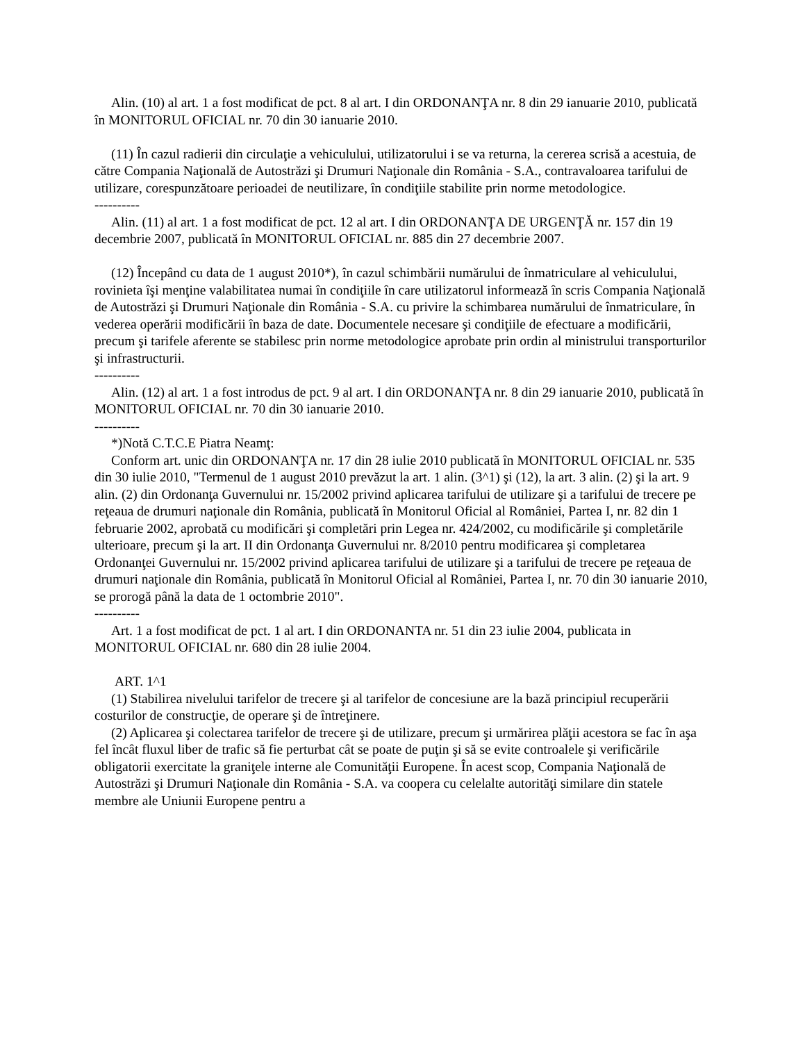Alin. (10) al art. 1 a fost modificat de pct. 8 al art. I din ORDONANŢA nr. 8 din 29 ianuarie 2010, publicată în MONITORUL OFICIAL nr. 70 din 30 ianuarie 2010.
(11) În cazul radierii din circulaţie a vehiculului, utilizatorului i se va returna, la cererea scrisă a acestuia, de către Compania Naţională de Autostrăzi şi Drumuri Naţionale din România - S.A., contravaloarea tarifului de utilizare, corespunzătoare perioadei de neutilizare, în condiţiile stabilite prin norme metodologice.
----------
Alin. (11) al art. 1 a fost modificat de pct. 12 al art. I din ORDONANŢA DE URGENŢĂ nr. 157 din 19 decembrie 2007, publicată în MONITORUL OFICIAL nr. 885 din 27 decembrie 2007.
(12) Începând cu data de 1 august 2010*), în cazul schimbării numărului de înmatriculare al vehiculului, rovinieta îşi menţine valabilitatea numai în condiţiile în care utilizatorul informează în scris Compania Naţională de Autostrăzi şi Drumuri Naţionale din România - S.A. cu privire la schimbarea numărului de înmatriculare, în vederea operării modificării în baza de date. Documentele necesare şi condiţiile de efectuare a modificării, precum şi tarifele aferente se stabilesc prin norme metodologice aprobate prin ordin al ministrului transporturilor şi infrastructurii.
----------
Alin. (12) al art. 1 a fost introdus de pct. 9 al art. I din ORDONANŢA nr. 8 din 29 ianuarie 2010, publicată în MONITORUL OFICIAL nr. 70 din 30 ianuarie 2010.
----------
*)Notă C.T.C.E Piatra Neamţ:
Conform art. unic din ORDONANŢA nr. 17 din 28 iulie 2010 publicată în MONITORUL OFICIAL nr. 535 din 30 iulie 2010, "Termenul de 1 august 2010 prevăzut la art. 1 alin. (3^1) şi (12), la art. 3 alin. (2) şi la art. 9 alin. (2) din Ordonanţa Guvernului nr. 15/2002 privind aplicarea tarifului de utilizare şi a tarifului de trecere pe reţeaua de drumuri naţionale din România, publicată în Monitorul Oficial al României, Partea I, nr. 82 din 1 februarie 2002, aprobată cu modificări şi completări prin Legea nr. 424/2002, cu modificările şi completările ulterioare, precum şi la art. II din Ordonanţa Guvernului nr. 8/2010 pentru modificarea şi completarea Ordonanţei Guvernului nr. 15/2002 privind aplicarea tarifului de utilizare şi a tarifului de trecere pe reţeaua de drumuri naţionale din România, publicată în Monitorul Oficial al României, Partea I, nr. 70 din 30 ianuarie 2010, se prorogă până la data de 1 octombrie 2010".
----------
Art. 1 a fost modificat de pct. 1 al art. I din ORDONANTA nr. 51 din 23 iulie 2004, publicata in MONITORUL OFICIAL nr. 680 din 28 iulie 2004.
ART. 1^1
(1) Stabilirea nivelului tarifelor de trecere şi al tarifelor de concesiune are la bază principiul recuperării costurilor de construcţie, de operare şi de întreţinere.
(2) Aplicarea şi colectarea tarifelor de trecere şi de utilizare, precum şi urmărirea plăţii acestora se fac în aşa fel încât fluxul liber de trafic să fie perturbat cât se poate de puţin şi să se evite controalele şi verificările obligatorii exercitate la graniţele interne ale Comunităţii Europene. În acest scop, Compania Naţională de Autostrăzi şi Drumuri Naţionale din România - S.A. va coopera cu celelalte autorităţi similare din statele membre ale Uniunii Europene pentru a